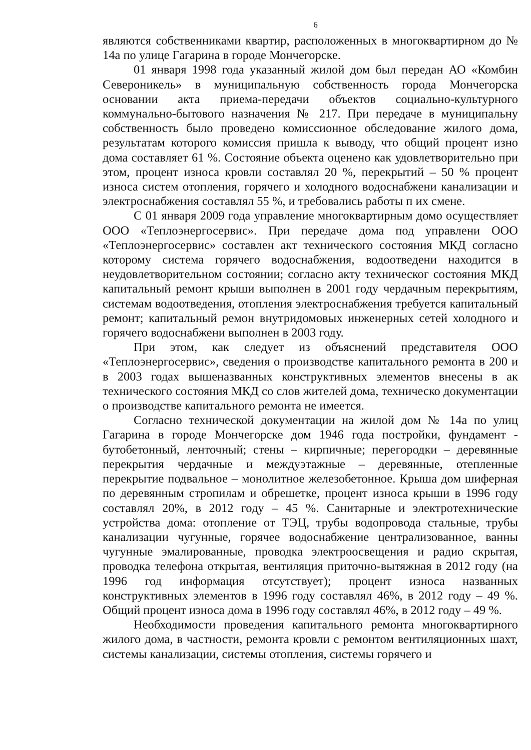6
являются собственниками квартир, расположенных в многоквартирном до № 14а по улице Гагарина в городе Мончегорске.
01 января 1998 года указанный жилой дом был передан АО «Комбин Североникель» в муниципальную собственность города Мончегорска основании акта приема-передачи объектов социально-культурного коммунально-бытового назначения № 217. При передаче в муниципальну собственность было проведено комиссионное обследование жилого дома, результатам которого комиссия пришла к выводу, что общий процент изно дома составляет 61 %. Состояние объекта оценено как удовлетворительно при этом, процент износа кровли составлял 20 %, перекрытий – 50 % процент износа систем отопления, горячего и холодного водоснабжени канализации и электроснабжения составлял 55 %, и требовались работы п их смене.
С 01 января 2009 года управление многоквартирным домо осуществляет ООО «Теплоэнергосервис». При передаче дома под управлени ООО «Теплоэнергосервис» составлен акт технического состояния МКД согласно которому система горячего водоснабжения, водоотведени находится в неудовлетворительном состоянии; согласно акту техническог состояния МКД капитальный ремонт крыши выполнен в 2001 году чердачным перекрытиям, системам водоотведения, отопления электроснабжения требуется капитальный ремонт; капитальный ремон внутридомовых инженерных сетей холодного и горячего водоснабжени выполнен в 2003 году.
При этом, как следует из объяснений представителя ООО «Теплоэнергосервис», сведения о производстве капитального ремонта в 200 и в 2003 годах вышеназванных конструктивных элементов внесены в ак технического состояния МКД со слов жителей дома, техническо документации о производстве капитального ремонта не имеется.
Согласно технической документации на жилой дом № 14а по улиц Гагарина в городе Мончегорске дом 1946 года постройки, фундамент - бутобетонный, ленточный; стены – кирпичные; перегородки – деревянные перекрытия чердачные и междуэтажные – деревянные, отепленные перекрытие подвальное – монолитное железобетонное. Крыша дом шиферная по деревянным стропилам и обрешетке, процент износа крыши в 1996 году составлял 20%, в 2012 году – 45 %. Санитарные и электротехнические устройства дома: отопление от ТЭЦ, трубы водопровода стальные, трубы канализации чугунные, горячее водоснабжение централизованное, ванны чугунные эмалированные, проводка электроосвещения и радио скрытая, проводка телефона открытая, вентиляция приточно-вытяжная в 2012 году (на 1996 год информация отсутствует); процент износа названных конструктивных элементов в 1996 году составлял 46%, в 2012 году – 49 %. Общий процент износа дома в 1996 году составлял 46%, в 2012 году – 49 %.
Необходимости проведения капитального ремонта многоквартирного жилого дома, в частности, ремонта кровли с ремонтом вентиляционных шахт, системы канализации, системы отопления, системы горячего и